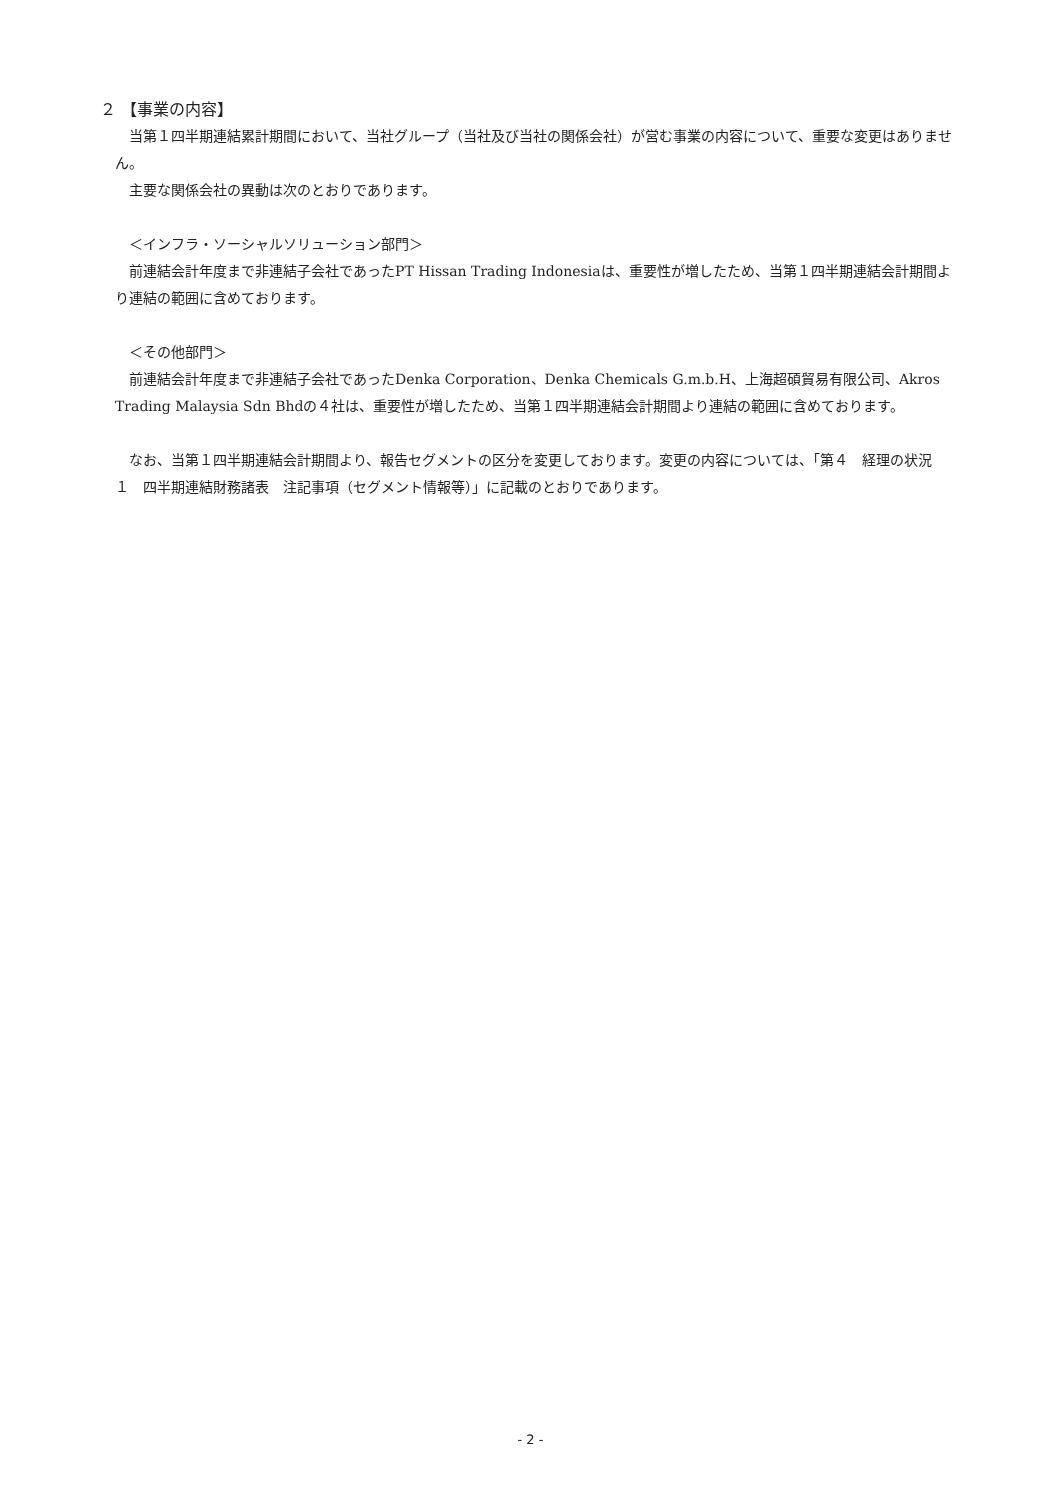２ 【事業の内容】
当第１四半期連結累計期間において、当社グループ（当社及び当社の関係会社）が営む事業の内容について、重要な変更はありません。
主要な関係会社の異動は次のとおりであります。
＜インフラ・ソーシャルソリューション部門＞
前連結会計年度まで非連結子会社であったPT Hissan Trading Indonesiaは、重要性が増したため、当第１四半期連結会計期間より連結の範囲に含めております。
＜その他部門＞
前連結会計年度まで非連結子会社であったDenka Corporation、Denka Chemicals G.m.b.H、上海超碩貿易有限公司、Akros Trading Malaysia Sdn Bhdの４社は、重要性が増したため、当第１四半期連結会計期間より連結の範囲に含めております。
なお、当第１四半期連結会計期間より、報告セグメントの区分を変更しております。変更の内容については、「第４　経理の状況　１　四半期連結財務諸表　注記事項（セグメント情報等）」に記載のとおりであります。
- 2 -